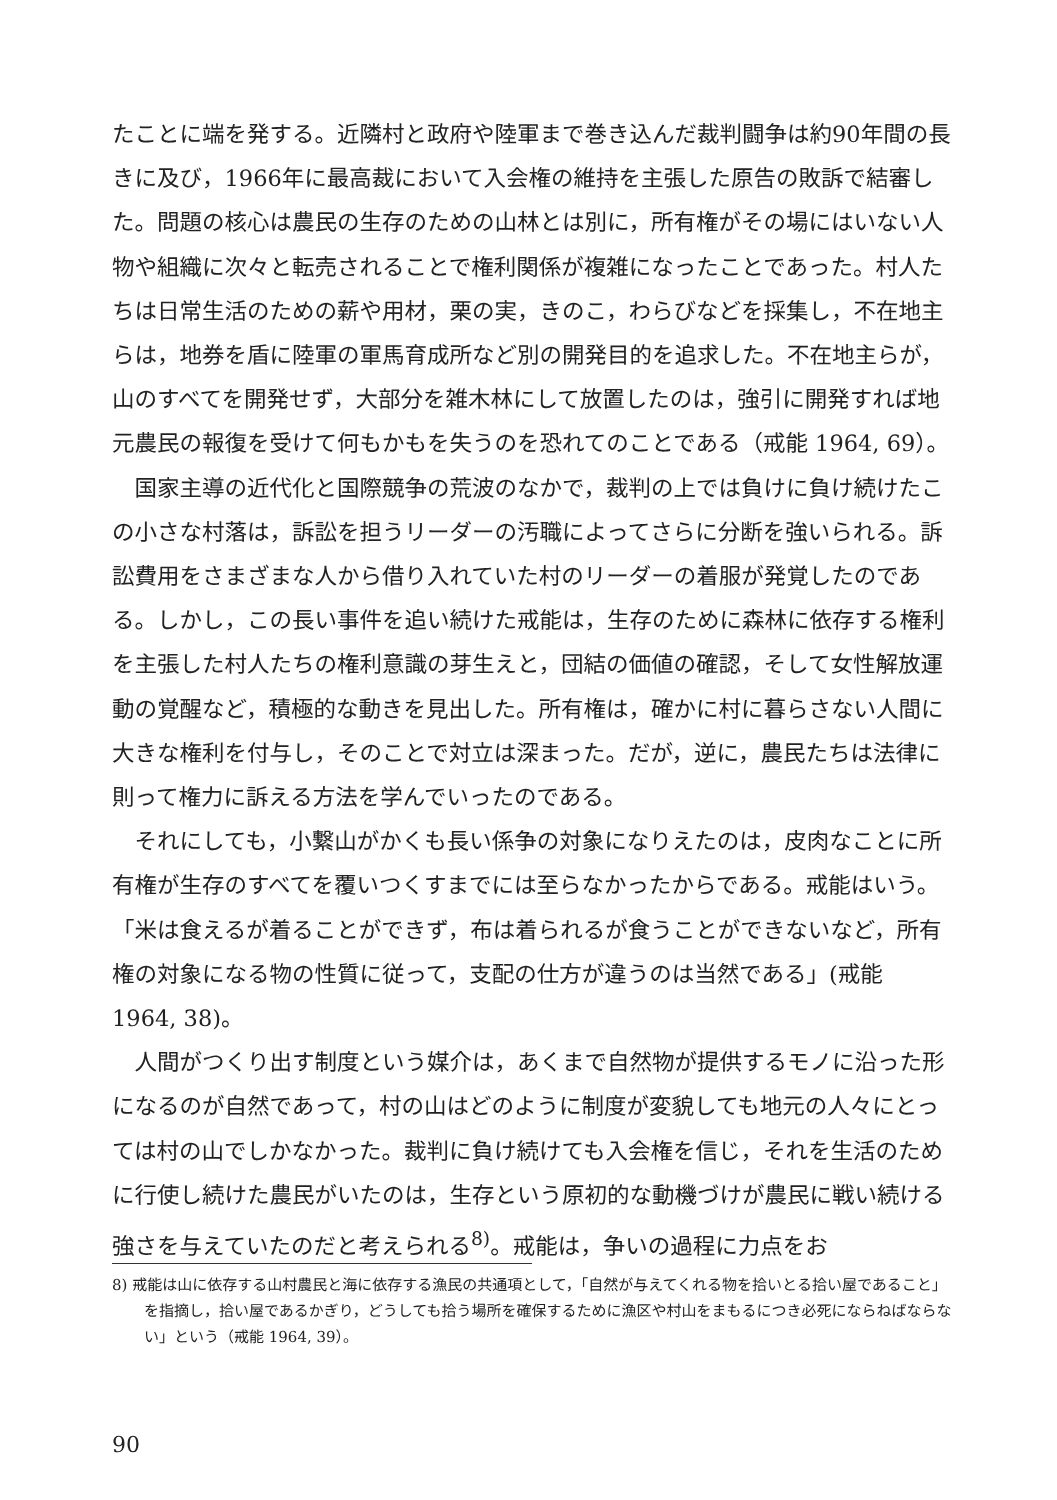たことに端を発する。近隣村と政府や陸軍まで巻き込んだ裁判闘争は約90年間の長きに及び，1966年に最高裁において入会権の維持を主張した原告の敗訴で結審した。問題の核心は農民の生存のための山林とは別に，所有権がその場にはいない人物や組織に次々と転売されることで権利関係が複雑になったことであった。村人たちは日常生活のための薪や用材，栗の実，きのこ，わらびなどを採集し，不在地主らは，地券を盾に陸軍の軍馬育成所など別の開発目的を追求した。不在地主らが，山のすべてを開発せず，大部分を雑木林にして放置したのは，強引に開発すれば地元農民の報復を受けて何もかもを失うのを恐れてのことである（戒能 1964, 69）。
国家主導の近代化と国際競争の荒波のなかで，裁判の上では負けに負け続けたこの小さな村落は，訴訟を担うリーダーの汚職によってさらに分断を強いられる。訴訟費用をさまざまな人から借り入れていた村のリーダーの着服が発覚したのである。しかし，この長い事件を追い続けた戒能は，生存のために森林に依存する権利を主張した村人たちの権利意識の芽生えと，団結の価値の確認，そして女性解放運動の覚醒など，積極的な動きを見出した。所有権は，確かに村に暮らさない人間に大きな権利を付与し，そのことで対立は深まった。だが，逆に，農民たちは法律に則って権力に訴える方法を学んでいったのである。
それにしても，小繋山がかくも長い係争の対象になりえたのは，皮肉なことに所有権が生存のすべてを覆いつくすまでには至らなかったからである。戒能はいう。「米は食えるが着ることができず，布は着られるが食うことができないなど，所有権の対象になる物の性質に従って，支配の仕方が違うのは当然である」(戒能 1964, 38)。
人間がつくり出す制度という媒介は，あくまで自然物が提供するモノに沿った形になるのが自然であって，村の山はどのように制度が変貌しても地元の人々にとっては村の山でしかなかった。裁判に負け続けても入会権を信じ，それを生活のために行使し続けた農民がいたのは，生存という原初的な動機づけが農民に戦い続ける強さを与えていたのだと考えられる<sup>8)</sup>。戒能は，争いの過程に力点をお
8) 戒能は山に依存する山村農民と海に依存する漁民の共通項として，「自然が与えてくれる物を拾いとる拾い屋であること」を指摘し，拾い屋であるかぎり，どうしても拾う場所を確保するために漁区や村山をまもるにつき必死にならねばならない」という（戒能 1964, 39）。
90